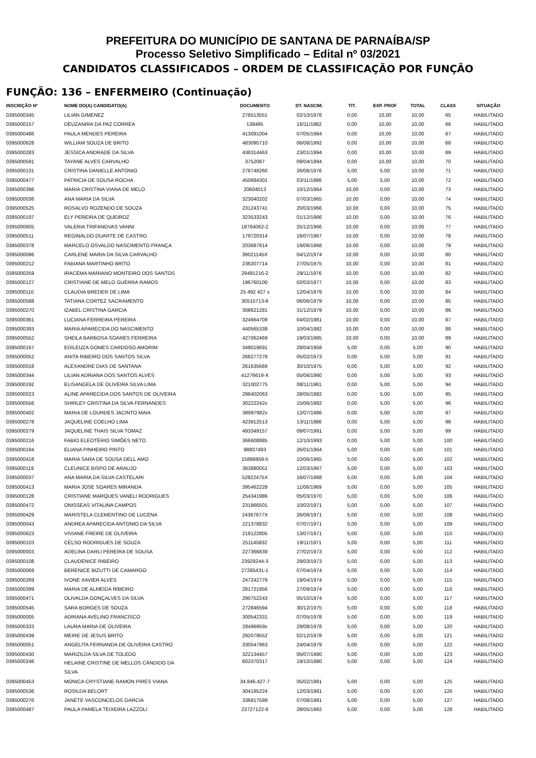PREFEITURA DO MUNICÍPIO DE SANTANA DE PARNAÍBA/SP
Processo Seletivo Simplificado – Edital nº 03/2021
CANDIDATOS CLASSIFICADOS – ORDEM DE CLASSIFICAÇÃO POR FUNÇÃO
FUNÇÃO: 136 – ENFERMEIRO (Continuação)
| INSCRIÇÃO Nº | NOME DO(A) CANDIDATO(A) | DOCUMENTO | DT. NASCIM. | TIT. | EXP. PROF | TOTAL | CLASS | SITUAÇÃO |
| --- | --- | --- | --- | --- | --- | --- | --- | --- |
| 0395000345 | LILIAN GIMENEZ | 276513551 | 02/10/1978 | 0,00 | 10,00 | 10,00 | 65 | HABILITADO |
| 0395000157 | DEUZANIRA DA PAZ CORREA | 138465 | 16/11/1982 | 0,00 | 10,00 | 10,00 | 66 | HABILITADO |
| 0395000486 | PAULA MENDES PEREIRA | 413091004 | 07/05/1984 | 0,00 | 10,00 | 10,00 | 67 | HABILITADO |
| 0395000628 | WILLIAM SOUZA DE BRITO | 483095710 | 06/08/1992 | 0,00 | 10,00 | 10,00 | 68 | HABILITADO |
| 0395000283 | JESSICA ANDRADE DA SILVA | 438314463 | 23/01/1994 | 0,00 | 10,00 | 10,00 | 69 | HABILITADO |
| 0395000591 | TAYANE ALVES CARVALHO | 3752087 | 09/04/1994 | 0,00 | 10,00 | 10,00 | 70 | HABILITADO |
| 0395000131 | CRISTINA DANIELLE ANTONIO | 278748260 | 26/06/1976 | 5,00 | 5,00 | 10,00 | 71 | HABILITADO |
| 0395000477 | PATRICIA DE SOUSA ROCHA | 450684301 | 03/11/1986 | 5,00 | 5,00 | 10,00 | 72 | HABILITADO |
| 0395000396 | MARIA CRISTINA VIANA DE MELO | 20604013 | 10/12/1964 | 10,00 | 0,00 | 10,00 | 73 | HABILITADO |
| 0395000036 | ANA MARIA DA SILVA | 323040202 | 07/03/1965 | 10,00 | 0,00 | 10,00 | 74 | HABILITADO |
| 0395000525 | ROSALVO ROZENDO DE SOUZA | 231243741 | 20/03/1966 | 10,00 | 0,00 | 10,00 | 75 | HABILITADO |
| 0395000197 | ELY PEREIRA DE QUEIROZ | 323533243 | 01/12/1966 | 10,00 | 0,00 | 10,00 | 76 | HABILITADO |
| 0395000605 | VALERIA TRIFANOVAS VANNI | 18764062-2 | 25/12/1966 | 10,00 | 0,00 | 10,00 | 77 | HABILITADO |
| 0395000511 | REGINALDO DUARTE DE CASTRO | 179720314 | 16/07/1967 | 10,00 | 0,00 | 10,00 | 78 | HABILITADO |
| 0395000378 | MARCELO OSVALDO NASCIMENTO FRANÇA | 203687814 | 19/06/1968 | 10,00 | 0,00 | 10,00 | 79 | HABILITADO |
| 0395000086 | CARLENE MARIA DA SILVA CARVALHO | 39021145X | 04/12/1974 | 10,00 | 0,00 | 10,00 | 80 | HABILITADO |
| 0395000212 | FABIANA MARTINHO BRITO | 236207714 | 27/05/1975 | 10,00 | 0,00 | 10,00 | 81 | HABILITADO |
| 0395000259 | IRACEMA MARIANO MONTEIRO DOS SANTOS | 29491216-2 | 29/11/1976 | 10,00 | 0,00 | 10,00 | 82 | HABILITADO |
| 0395000127 | CRISTIANE DE MELO GUERRA RAMOS | 196760100 | 02/03/1977 | 10,00 | 0,00 | 10,00 | 83 | HABILITADO |
| 0395000110 | CLAUDIA BREDER DE LIMA | 25 492 427 x | 12/04/1979 | 10,00 | 0,00 | 10,00 | 84 | HABILITADO |
| 0395000588 | TATIANA CORTEZ SACRAMENTO | 30515713-9 | 06/06/1979 | 10,00 | 0,00 | 10,00 | 85 | HABILITADO |
| 0395000270 | IZABEL CRISTINA GARCIA | 308621281 | 31/12/1979 | 10,00 | 0,00 | 10,00 | 86 | HABILITADO |
| 0395000361 | LUCIANA FERREIRA PEREIRA | 324664709 | 04/02/1981 | 10,00 | 0,00 | 10,00 | 87 | HABILITADO |
| 0395000393 | MARIA APARECIDA DO NASCIMENTO | 440565339 | 10/04/1982 | 10,00 | 0,00 | 10,00 | 88 | HABILITADO |
| 0395000552 | SHEILA BARBOSA SOARES FERREIRA | 427062469 | 19/03/1985 | 10,00 | 0,00 | 10,00 | 89 | HABILITADO |
| 0395000167 | EDILEUZA GOMES CARDOSO AMORIM | 349019691 | 28/04/1958 | 5,00 | 0,00 | 5,00 | 90 | HABILITADO |
| 0395000052 | ANITA RIBEIRO DOS SANTOS SILVA | 268277278 | 05/02/1973 | 0,00 | 5,00 | 5,00 | 91 | HABILITADO |
| 0395000018 | ALEXANDRE DIAS DE SANTANA | 261635669 | 30/10/1975 | 0,00 | 5,00 | 5,00 | 92 | HABILITADO |
| 0395000344 | LILIAN ADRIANA DOS SANTOS ALVES | 41276619-X | 05/06/1980 | 0,00 | 5,00 | 5,00 | 93 | HABILITADO |
| 0395000192 | ELISANGELA DE OLIVEIRA SILVA LIMA | 321002775 | 08/11/1981 | 0,00 | 5,00 | 5,00 | 94 | HABILITADO |
| 0395000023 | ALINE APARECIDA DOS SANTOS DE OLIVEIRA | 298402063 | 28/05/1982 | 0,00 | 5,00 | 5,00 | 95 | HABILITADO |
| 0395000556 | SHIRLEY CRISTINA DA SILVA FERNANDES | 30222242x | 15/06/1982 | 0,00 | 5,00 | 5,00 | 96 | HABILITADO |
| 0395000402 | MARIA DE LOURDES JACINTO MAIA | 38997982x | 12/07/1986 | 0,00 | 5,00 | 5,00 | 97 | HABILITADO |
| 0395000278 | JAQUELINE COELHO LIMA | 423912513 | 13/11/1986 | 0,00 | 5,00 | 5,00 | 98 | HABILITADO |
| 0395000279 | JAQUELINE THAIS SILVA TOMAZ | 493349157 | 09/07/1991 | 0,00 | 5,00 | 5,00 | 99 | HABILITADO |
| 0395000216 | FABIO ELEOTÉRIO SIMÕES NETO | 366608885 | 12/10/1993 | 0,00 | 5,00 | 5,00 | 100 | HABILITADO |
| 0395000184 | ELIANA PINHEIRO PINTO | 98807493 | 26/01/1964 | 5,00 | 0,00 | 5,00 | 101 | HABILITADO |
| 0395000418 | MARIA SARA DE SOUSA DELL AMO | 15896959-5 | 10/06/1965 | 5,00 | 0,00 | 5,00 | 102 | HABILITADO |
| 0395000119 | CLEUNICE BISPO DE ARAUJO | 383880051 | 12/03/1967 | 5,00 | 0,00 | 5,00 | 103 | HABILITADO |
| 0395000037 | ANA MARIA DA SILVA CASTELARI | 52822475X | 16/07/1968 | 5,00 | 0,00 | 5,00 | 104 | HABILITADO |
| 0395000413 | MARIA JOSE SOARES MIRANDA | 395462228 | 11/06/1969 | 5,00 | 0,00 | 5,00 | 105 | HABILITADO |
| 0395000128 | CRISTIANE MARQUES VANELI RODRIGUES | 254341986 | 05/03/1970 | 5,00 | 0,00 | 5,00 | 106 | HABILITADO |
| 0395000472 | ONISSEAS VITALINA CAMPOS | 231866501 | 10/02/1971 | 5,00 | 0,00 | 5,00 | 107 | HABILITADO |
| 0395000429 | MARISTELA CLEMENTINO DE LUCENA | 24397677X | 26/06/1971 | 5,00 | 0,00 | 5,00 | 108 | HABILITADO |
| 0395000043 | ANDREA APARECIDA ANTONIO DA SILVA | 221378832 | 07/07/1971 | 5,00 | 0,00 | 5,00 | 109 | HABILITADO |
| 0395000623 | VIVIANE FREIRE DE OLIVEIRA | 219122805 | 13/07/1971 | 5,00 | 0,00 | 5,00 | 110 | HABILITADO |
| 0395000103 | CELSO RODRIGUES DE SOUZA | 251145832 | 19/11/1971 | 5,00 | 0,00 | 5,00 | 111 | HABILITADO |
| 0395000003 | ADELINA DARLI PEREIRA DE SOUSA | 227366839 | 27/02/1973 | 5,00 | 0,00 | 5,00 | 112 | HABILITADO |
| 0395000108 | CLAUDENICE RIBEIRO | 23929244-3 | 29/03/1973 | 5,00 | 0,00 | 5,00 | 113 | HABILITADO |
| 0395000069 | BERENICE BIZUTTI DE CAMARGO | 27285431-1 | 07/04/1974 | 5,00 | 0,00 | 5,00 | 114 | HABILITADO |
| 0395000269 | IVONE XAVIER ALVES | 247242779 | 19/04/1974 | 5,00 | 0,00 | 5,00 | 115 | HABILITADO |
| 0395000399 | MARIA DE ALMEIDA RIBEIRO | 281721956 | 27/09/1974 | 5,00 | 0,00 | 5,00 | 116 | HABILITADO |
| 0395000471 | OLIVALDA GONÇALVES DA SILVA | 290752243 | 05/10/1974 | 5,00 | 0,00 | 5,00 | 117 | HABILITADO |
| 0395000545 | SARA BORGES DE SOUZA | 272846594 | 30/12/1975 | 5,00 | 0,00 | 5,00 | 118 | HABILITADO |
| 0395000005 | ADRIANA AVELINO FRANCISCO | 300542331 | 07/05/1978 | 5,00 | 0,00 | 5,00 | 119 | HABILITADO |
| 0395000333 | LAURA MARIA DE OLIVEIRA | 28496959x | 29/08/1978 | 5,00 | 0,00 | 5,00 | 120 | HABILITADO |
| 0395000439 | MEIRE DE JESUS BRITO | 292079552 | 02/12/1978 | 5,00 | 0,00 | 5,00 | 121 | HABILITADO |
| 0395000051 | ANGELITA FERNANDA DE OLIVEIRA CASTRO | 330547963 | 24/04/1979 | 5,00 | 0,00 | 5,00 | 122 | HABILITADO |
| 0395000430 | MARIZILDA SILVA DE TOLEDO | 322134457 | 05/07/1980 | 5,00 | 0,00 | 5,00 | 123 | HABILITADO |
| 0395000246 | HELAINE CRISTINE DE MELLOS CÂNDIDO DA SILVA | 603370317 | 19/10/1980 | 5,00 | 0,00 | 5,00 | 124 | HABILITADO |
| 0395000453 | MONICA CRYSTIANE RAMON PIRES VIANA | 34.846.427-7 | 05/02/1981 | 5,00 | 0,00 | 5,00 | 125 | HABILITADO |
| 0395000536 | ROSILDA BELORT | 304195224 | 12/03/1981 | 5,00 | 0,00 | 5,00 | 126 | HABILITADO |
| 0395000276 | JANETE VASCONCELOS GARCIA | 336817599 | 07/08/1981 | 5,00 | 0,00 | 5,00 | 127 | HABILITADO |
| 0395000487 | PAULA PAMELA TEIXEIRA LAZZOLI | 23727122-9 | 28/05/1982 | 5,00 | 0,00 | 5,00 | 128 | HABILITADO |